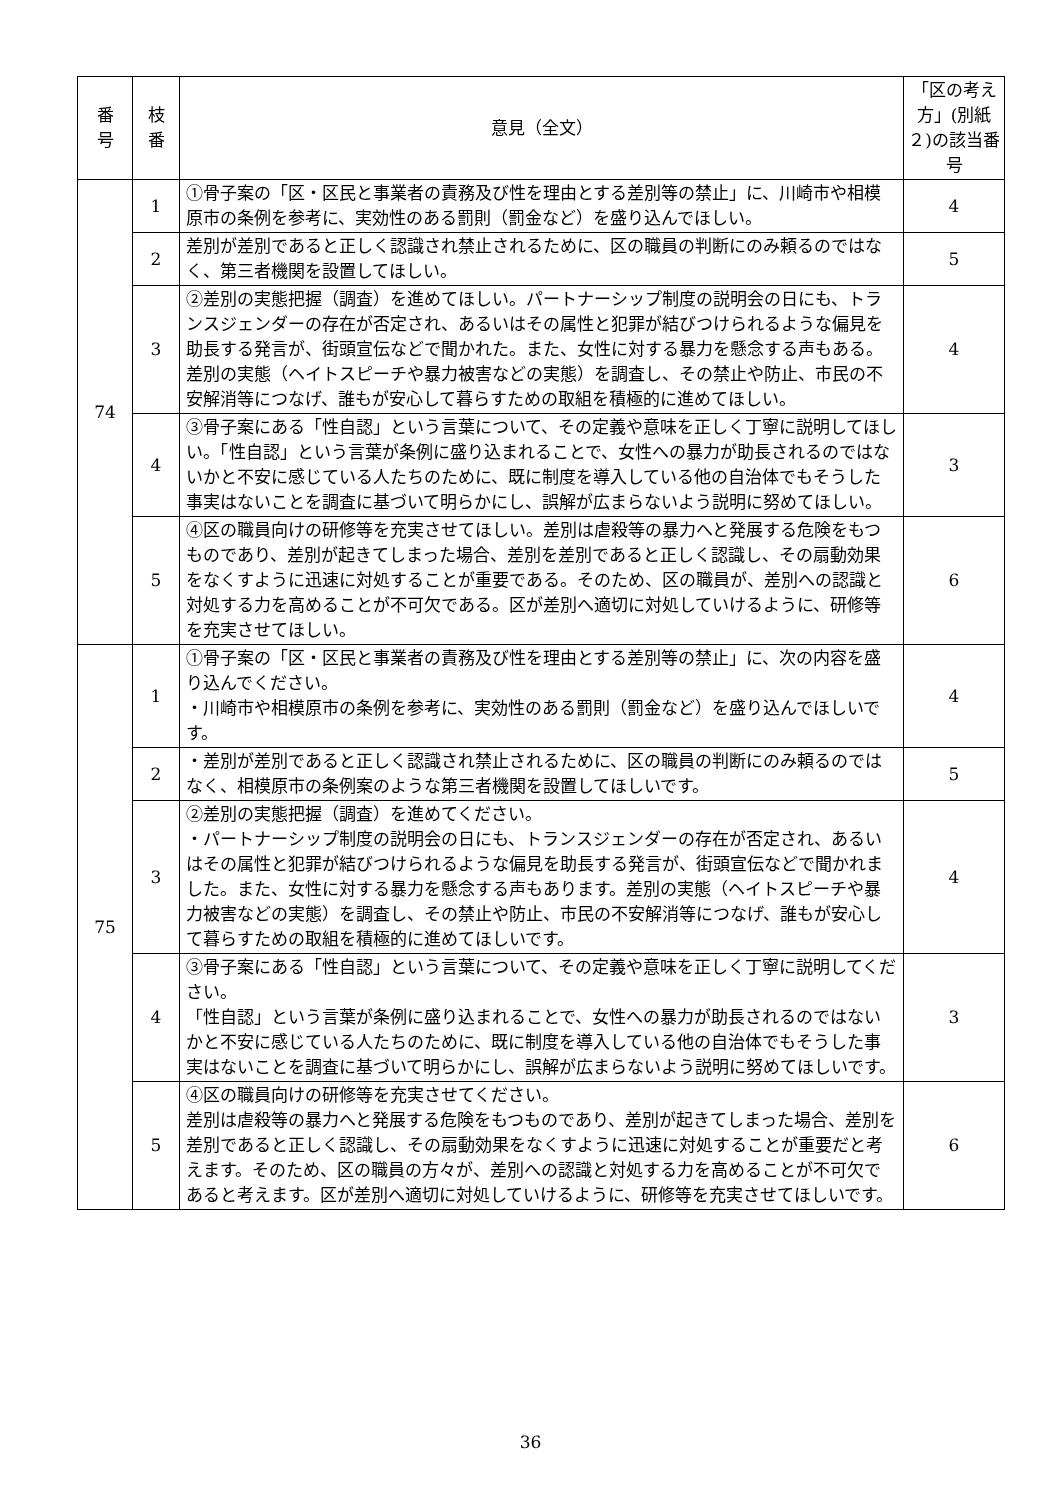| 番 号 | 枝 番 | 意見（全文） | 「区の考え方」(別紙２)の該当番号 |
| --- | --- | --- | --- |
| 74 | 1 | ①骨子案の「区・区民と事業者の責務及び性を理由とする差別等の禁止」に、川崎市や相模原市の条例を参考に、実効性のある罰則（罰金など）を盛り込んでほしい。 | 4 |
| | 2 | 差別が差別であると正しく認識され禁止されるために、区の職員の判断にのみ頼るのではなく、第三者機関を設置してほしい。 | 5 |
| | 3 | ②差別の実態把握（調査）を進めてほしい。パートナーシップ制度の説明会の日にも、トランスジェンダーの存在が否定され、あるいはその属性と犯罪が結びつけられるような偏見を助長する発言が、街頭宣伝などで聞かれた。また、女性に対する暴力を懸念する声もある。差別の実態（ヘイトスピーチや暴力被害などの実態）を調査し、その禁止や防止、市民の不安解消等につなげ、誰もが安心して暮らすための取組を積極的に進めてほしい。 | 4 |
| | 4 | ③骨子案にある「性自認」という言葉について、その定義や意味を正しく丁寧に説明してほしい。「性自認」という言葉が条例に盛り込まれることで、女性への暴力が助長されるのではないかと不安に感じている人たちのために、既に制度を導入している他の自治体でもそうした事実はないことを調査に基づいて明らかにし、誤解が広まらないよう説明に努めてほしい。 | 3 |
| | 5 | ④区の職員向けの研修等を充実させてほしい。差別は虐殺等の暴力へと発展する危険をもつものであり、差別が起きてしまった場合、差別を差別であると正しく認識し、その扇動効果をなくすように迅速に対処することが重要である。そのため、区の職員が、差別への認識と対処する力を高めることが不可欠である。区が差別へ適切に対処していけるように、研修等を充実させてほしい。 | 6 |
| 75 | 1 | ①骨子案の「区・区民と事業者の責務及び性を理由とする差別等の禁止」に、次の内容を盛り込んでください。 ・川崎市や相模原市の条例を参考に、実効性のある罰則（罰金など）を盛り込んでほしいです。 | 4 |
| | 2 | ・差別が差別であると正しく認識され禁止されるために、区の職員の判断にのみ頼るのではなく、相模原市の条例案のような第三者機関を設置してほしいです。 | 5 |
| | 3 | ②差別の実態把握（調査）を進めてください。 ・パートナーシップ制度の説明会の日にも、トランスジェンダーの存在が否定され、あるいはその属性と犯罪が結びつけられるような偏見を助長する発言が、街頭宣伝などで聞かれました。また、女性に対する暴力を懸念する声もあります。差別の実態（ヘイトスピーチや暴力被害などの実態）を調査し、その禁止や防止、市民の不安解消等につなげ、誰もが安心して暮らすための取組を積極的に進めてほしいです。 | 4 |
| | 4 | ③骨子案にある「性自認」という言葉について、その定義や意味を正しく丁寧に説明してください。 「性自認」という言葉が条例に盛り込まれることで、女性への暴力が助長されるのではないかと不安に感じている人たちのために、既に制度を導入している他の自治体でもそうした事実はないことを調査に基づいて明らかにし、誤解が広まらないよう説明に努めてほしいです。 | 3 |
| | 5 | ④区の職員向けの研修等を充実させてください。 差別は虐殺等の暴力へと発展する危険をもつものであり、差別が起きてしまった場合、差別を差別であると正しく認識し、その扇動効果をなくすように迅速に対処することが重要だと考えます。そのため、区の職員の方々が、差別への認識と対処する力を高めることが不可欠であると考えます。区が差別へ適切に対処していけるように、研修等を充実させてほしいです。 | 6 |
36